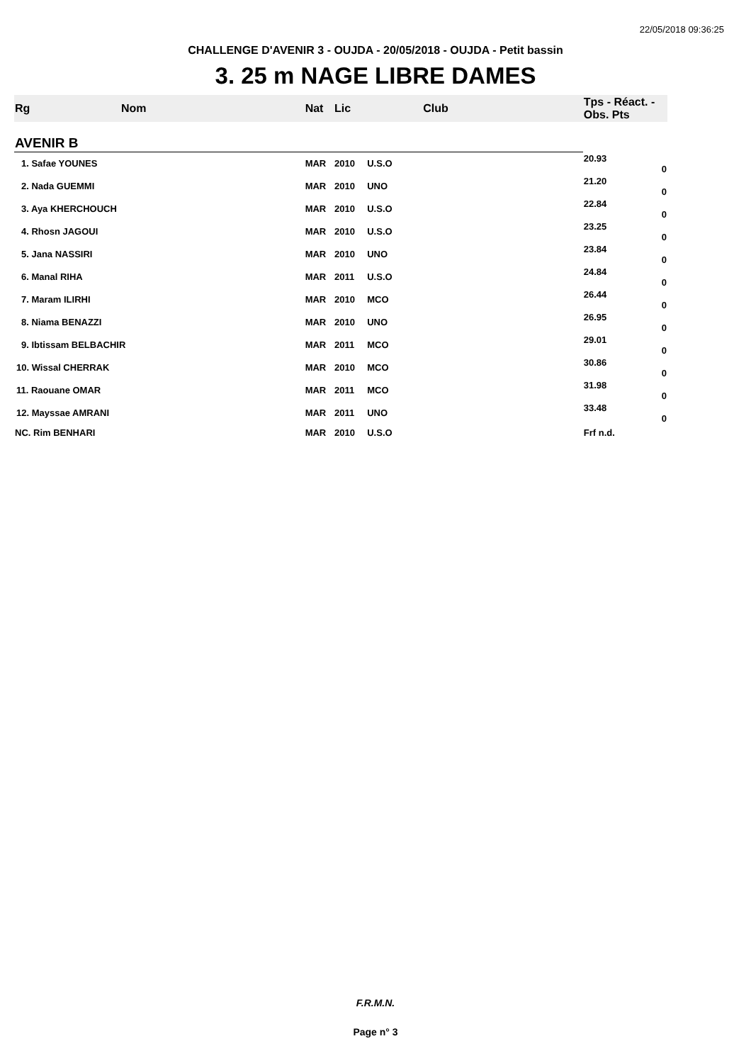22/05/2018 09:36:25
CHALLENGE D'AVENIR 3 - OUJDA - 20/05/2018 - OUJDA - Petit bassin
3. 25 m NAGE LIBRE DAMES
| Rg | Nom | Nat | Lic | Club | Tps - Réact. - Obs. Pts |
| --- | --- | --- | --- | --- | --- |
| AVENIR B | | | | | |
| 1. Safae YOUNES | | MAR | 2010 | U.S.O | 20.93 0 |
| 2. Nada GUEMMI | | MAR | 2010 | UNO | 21.20 0 |
| 3. Aya KHERCHOUCH | | MAR | 2010 | U.S.O | 22.84 0 |
| 4. Rhosn JAGOUI | | MAR | 2010 | U.S.O | 23.25 0 |
| 5. Jana NASSIRI | | MAR | 2010 | UNO | 23.84 0 |
| 6. Manal RIHA | | MAR | 2011 | U.S.O | 24.84 0 |
| 7. Maram ILIRHI | | MAR | 2010 | MCO | 26.44 0 |
| 8. Niama BENAZZI | | MAR | 2010 | UNO | 26.95 0 |
| 9. Ibtissam BELBACHIR | | MAR | 2011 | MCO | 29.01 0 |
| 10. Wissal CHERRAK | | MAR | 2010 | MCO | 30.86 0 |
| 11. Raouane OMAR | | MAR | 2011 | MCO | 31.98 0 |
| 12. Mayssae AMRANI | | MAR | 2011 | UNO | 33.48 0 |
| NC. Rim BENHARI | | MAR | 2010 | U.S.O | Frf n.d. |
F.R.M.N.
Page n° 3